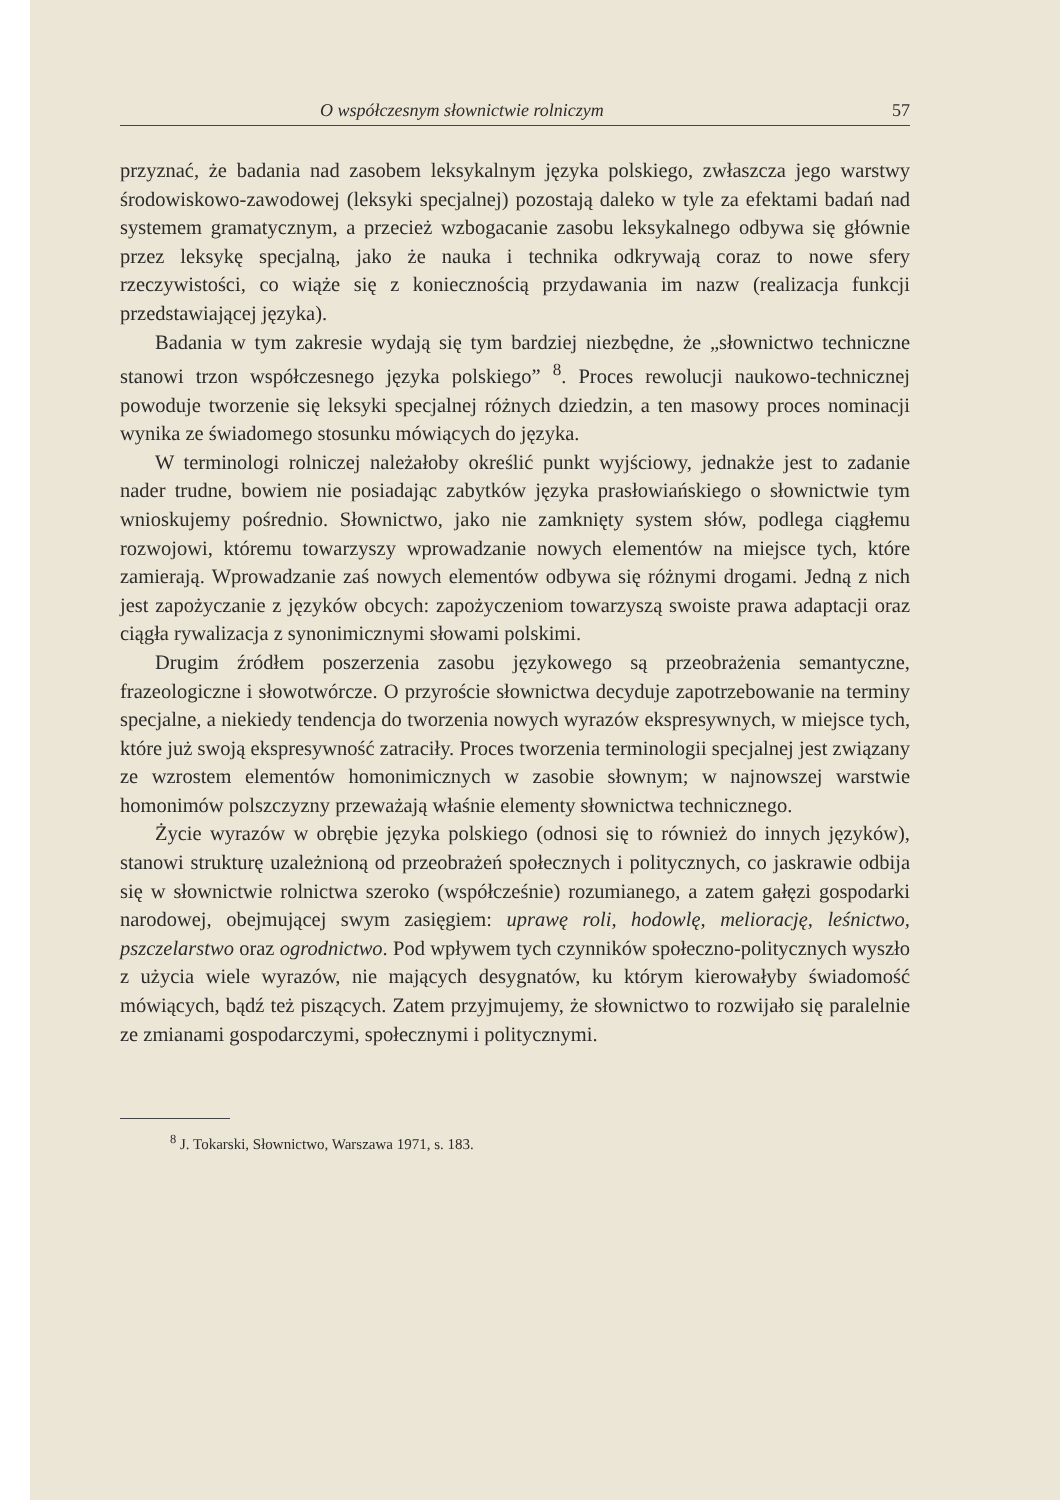O współczesnym słownictwie rolniczym 57
przyznać, że badania nad zasobem leksykalnym języka polskiego, zwłaszcza jego warstwy środowiskowo-zawodowej (leksyki specjalnej) pozostają daleko w tyle za efektami badań nad systemem gramatycznym, a przecież wzbogacanie zasobu leksykalnego odbywa się głównie przez leksykę specjalną, jako że nauka i technika odkrywają coraz to nowe sfery rzeczywistości, co wiąże się z koniecznością przydawania im nazw (realizacja funkcji przedstawiającej języka).
Badania w tym zakresie wydają się tym bardziej niezbędne, że „słownictwo techniczne stanowi trzon współczesnego języka polskiego” <sup>8</sup>. Proces rewolucji naukowo-technicznej powoduje tworzenie się leksyki specjalnej różnych dziedzin, a ten masowy proces nominacji wynika ze świadomego stosunku mówiących do języka.
W terminologi rolniczej należałoby określić punkt wyjściowy, jednakże jest to zadanie nader trudne, bowiem nie posiadając zabytków języka prasłowiańskiego o słownictwie tym wnioskujemy pośrednio. Słownictwo, jako nie zamknięty system słów, podlega ciągłemu rozwojowi, któremu towarzyszy wprowadzanie nowych elementów na miejsce tych, które zamierają. Wprowadzanie zaś nowych elementów odbywa się różnymi drogami. Jedną z nich jest zapożyczanie z języków obcych: zapożyczeniom towarzyszą swoiste prawa adaptacji oraz ciągła rywalizacja z synonimicznymi słowami polskimi.
Drugim źródłem poszerzenia zasobu językowego są przeobrażenia semantyczne, frazeologiczne i słowotwórcze. O przyroście słownictwa decyduje zapotrzebowanie na terminy specjalne, a niekiedy tendencja do tworzenia nowych wyrazów ekspresywnych, w miejsce tych, które już swoją ekspresywność zatraciły. Proces tworzenia terminologii specjalnej jest związany ze wzrostem elementów homonimicznych w zasobie słownym; w najnowszej warstwie homonimów polszczyzny przeważają właśnie elementy słownictwa technicznego.
Życie wyrazów w obrębie języka polskiego (odnosi się to również do innych języków), stanowi strukturę uzależnioną od przeobrażeń społecznych i politycznych, co jaskrawie odbija się w słownictwie rolnictwa szeroko (współcześnie) rozumianego, a zatem gałęzi gospodarki narodowej, obejmującej swym zasięgiem: uprawę roli, hodowlę, meliorację, leśnictwo, pszczelarstwo oraz ogrodnictwo. Pod wpływem tych czynników społeczno-politycznych wyszło z użycia wiele wyrazów, nie mających desygnatów, ku którym kierowałyby świadomość mówiących, bądź też piszących. Zatem przyjmujemy, że słownictwo to rozwijało się paralelnie ze zmianami gospodarczymi, społecznymi i politycznymi.
<sup>8</sup> J. Tokarski, Słownictwo, Warszawa 1971, s. 183.